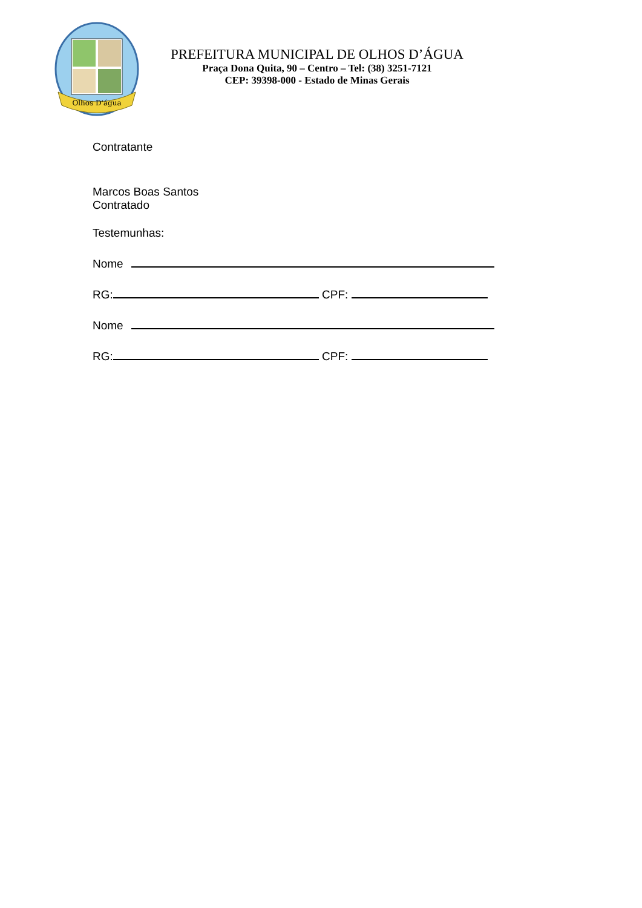Olhos D'água
PREFEITURA MUNICIPAL DE OLHOS D’ÁGUA
Praça Dona Quita, 90 – Centro – Tel: (38) 3251-7121
CEP: 39398-000 - Estado de Minas Gerais
Contratante
Marcos Boas Santos
Contratado
Testemunhas:
Nome
RG: CPF:
Nome
RG: CPF: